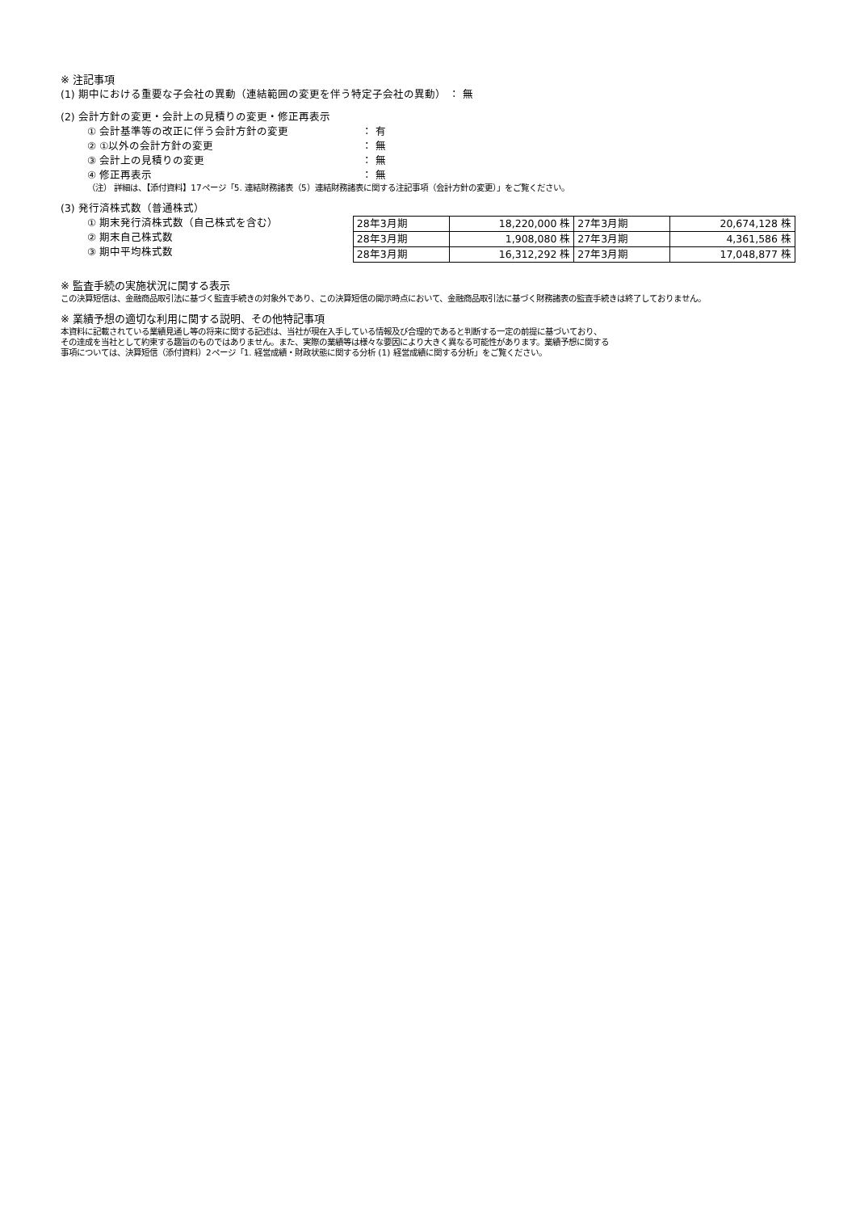※ 注記事項
(1) 期中における重要な子会社の異動（連結範囲の変更を伴う特定子会社の異動） ： 無
(2) 会計方針の変更・会計上の見積りの変更・修正再表示
① 会計基準等の改正に伴う会計方針の変更 ： 有
② ①以外の会計方針の変更 ： 無
③ 会計上の見積りの変更 ： 無
④ 修正再表示 ： 無
（注） 詳細は、【添付資料】17ページ「5. 連結財務諸表（5）連結財務諸表に関する注記事項（会計方針の変更）」をご覧ください。
(3) 発行済株式数（普通株式）
① 期末発行済株式数（自己株式を含む）
② 期末自己株式数
③ 期中平均株式数
| 28年3月期 | 18,220,000 株 | 27年3月期 | 20,674,128 株 |
| 28年3月期 | 1,908,080 株 | 27年3月期 | 4,361,586 株 |
| 28年3月期 | 16,312,292 株 | 27年3月期 | 17,048,877 株 |
※ 監査手続の実施状況に関する表示
この決算短信は、金融商品取引法に基づく監査手続きの対象外であり、この決算短信の開示時点において、金融商品取引法に基づく財務諸表の監査手続きは終了しておりません。
※ 業績予想の適切な利用に関する説明、その他特記事項
本資料に記載されている業績見通し等の将来に関する記述は、当社が現在入手している情報及び合理的であると判断する一定の前提に基づいており、
その達成を当社として約束する趣旨のものではありません。また、実際の業績等は様々な要因により大きく異なる可能性があります。業績予想に関する
事項については、決算短信（添付資料）2ページ「1. 経営成績・財政状態に関する分析 (1) 経営成績に関する分析」をご覧ください。